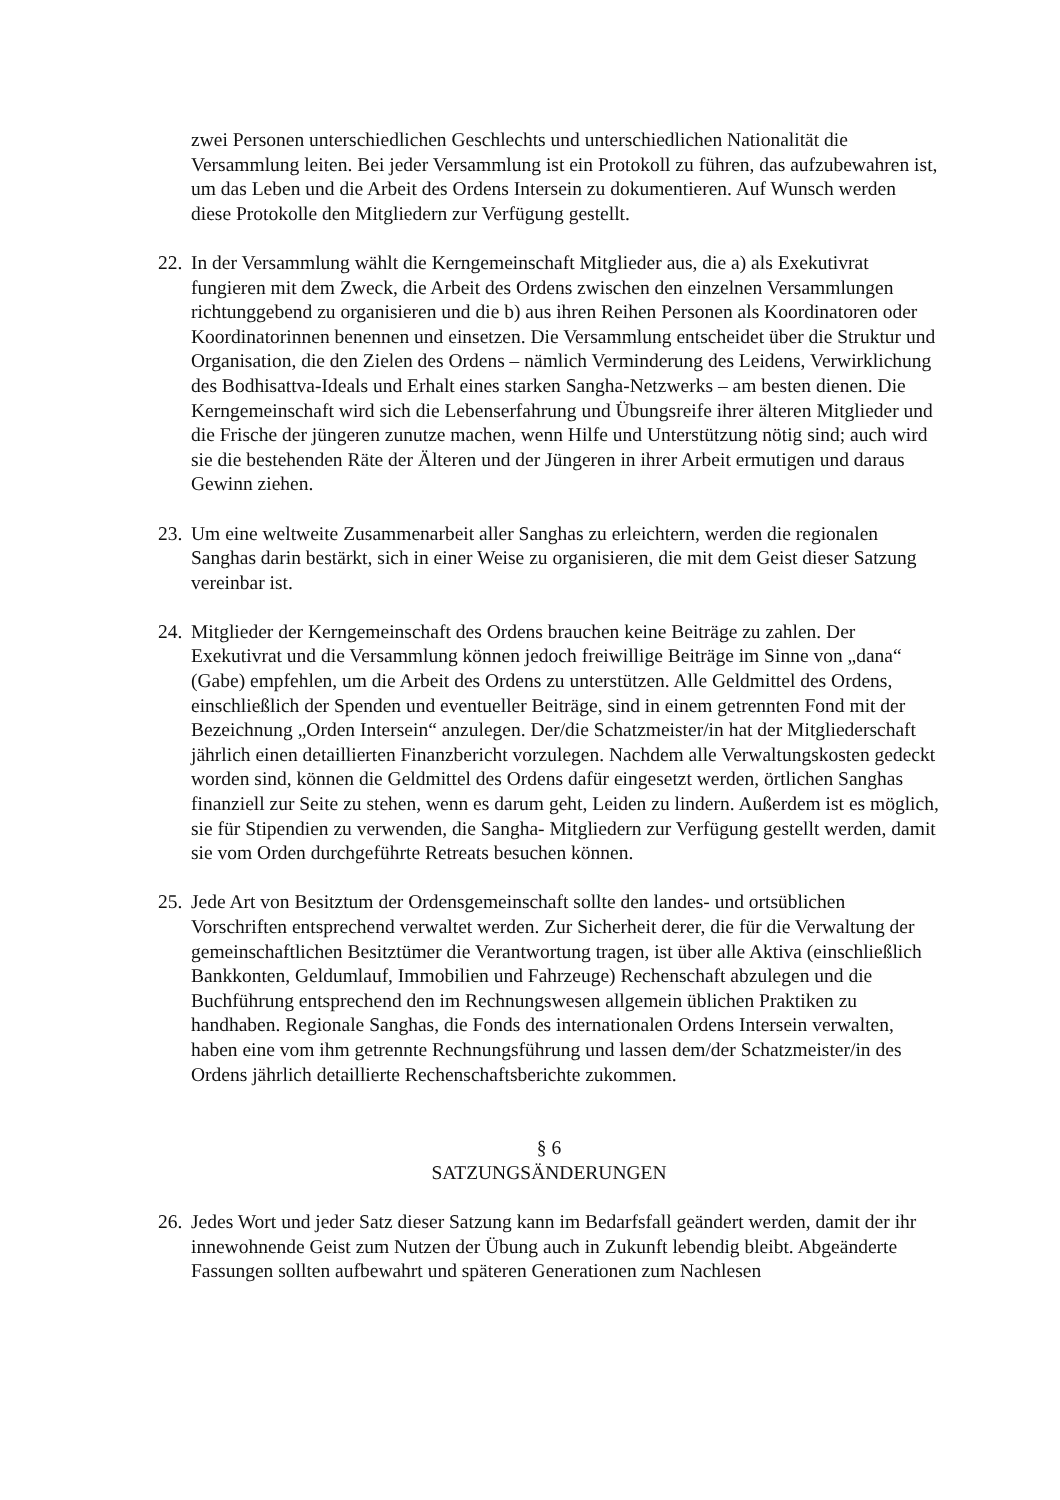zwei Personen unterschiedlichen Geschlechts und unterschiedlichen Nationalität die Versammlung leiten. Bei jeder Versammlung ist ein Protokoll zu führen, das aufzubewahren ist, um das Leben und die Arbeit des Ordens Intersein zu dokumentieren. Auf Wunsch werden diese Protokolle den Mitgliedern zur Verfügung gestellt.
22. In der Versammlung wählt die Kerngemeinschaft Mitglieder aus, die a) als Exekutivrat fungieren mit dem Zweck, die Arbeit des Ordens zwischen den einzelnen Versammlungen richtunggebend zu organisieren und die b) aus ihren Reihen Personen als Koordinatoren oder Koordinatorinnen benennen und einsetzen. Die Versammlung entscheidet über die Struktur und Organisation, die den Zielen des Ordens – nämlich Verminderung des Leidens, Verwirklichung des Bodhisattva-Ideals und Erhalt eines starken Sangha-Netzwerks – am besten dienen. Die Kerngemeinschaft wird sich die Lebenserfahrung und Übungsreife ihrer älteren Mitglieder und die Frische der jüngeren zunutze machen, wenn Hilfe und Unterstützung nötig sind; auch wird sie die bestehenden Räte der Älteren und der Jüngeren in ihrer Arbeit ermutigen und daraus Gewinn ziehen.
23. Um eine weltweite Zusammenarbeit aller Sanghas zu erleichtern, werden die regionalen Sanghas darin bestärkt, sich in einer Weise zu organisieren, die mit dem Geist dieser Satzung vereinbar ist.
24. Mitglieder der Kerngemeinschaft des Ordens brauchen keine Beiträge zu zahlen. Der Exekutivrat und die Versammlung können jedoch freiwillige Beiträge im Sinne von „dana“ (Gabe) empfehlen, um die Arbeit des Ordens zu unterstützen. Alle Geldmittel des Ordens, einschließlich der Spenden und eventueller Beiträge, sind in einem getrennten Fond mit der Bezeichnung „Orden Intersein“ anzulegen. Der/die Schatzmeister/in hat der Mitgliederschaft jährlich einen detaillierten Finanzbericht vorzulegen. Nachdem alle Verwaltungskosten gedeckt worden sind, können die Geldmittel des Ordens dafür eingesetzt werden, örtlichen Sanghas finanziell zur Seite zu stehen, wenn es darum geht, Leiden zu lindern. Außerdem ist es möglich, sie für Stipendien zu verwenden, die Sangha- Mitgliedern zur Verfügung gestellt werden, damit sie vom Orden durchgeführte Retreats besuchen können.
25. Jede Art von Besitztum der Ordensgemeinschaft sollte den landes- und ortsüblichen Vorschriften entsprechend verwaltet werden. Zur Sicherheit derer, die für die Verwaltung der gemeinschaftlichen Besitztümer die Verantwortung tragen, ist über alle Aktiva (einschließlich Bankkonten, Geldumlauf, Immobilien und Fahrzeuge) Rechenschaft abzulegen und die Buchführung entsprechend den im Rechnungswesen allgemein üblichen Praktiken zu handhaben. Regionale Sanghas, die Fonds des internationalen Ordens Intersein verwalten, haben eine vom ihm getrennte Rechnungsführung und lassen dem/der Schatzmeister/in des Ordens jährlich detaillierte Rechenschaftsberichte zukommen.
§ 6
SATZUNGSÄNDERUNGEN
26. Jedes Wort und jeder Satz dieser Satzung kann im Bedarfsfall geändert werden, damit der ihr innewohnende Geist zum Nutzen der Übung auch in Zukunft lebendig bleibt. Abgeänderte Fassungen sollten aufbewahrt und späteren Generationen zum Nachlesen